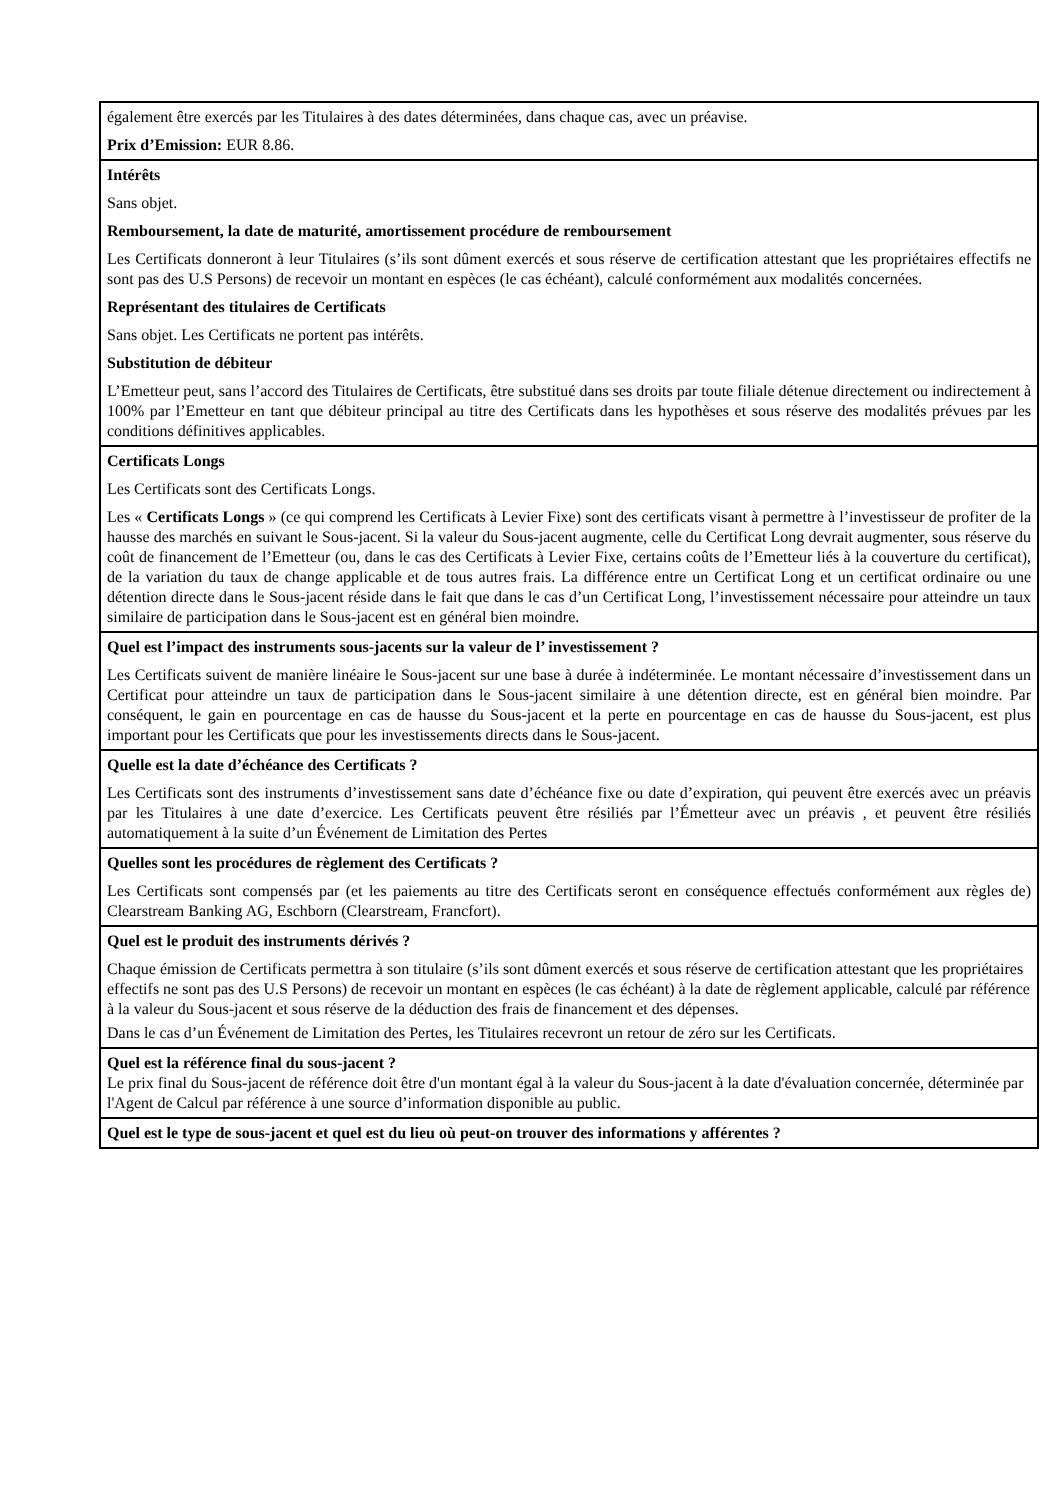| également être exercés par les Titulaires à des dates déterminées, dans chaque cas, avec un préavise. Prix d’Emission: EUR 8.86. |
| Intérêts Sans objet. Remboursement, la date de maturité, amortissement procédure de remboursement Les Certificats donneront à leur Titulaires (s’ils sont dûment exercés et sous réserve de certification attestant que les propriétaires effectifs ne sont pas des U.S Persons) de recevoir un montant en espèces (le cas échéant), calculé conformément aux modalités concernées. Représentant des titulaires de Certificats Sans objet. Les Certificats ne portent pas intérêts. Substitution de débiteur L’Emetteur peut, sans l’accord des Titulaires de Certificats, être substitué dans ses droits par toute filiale détenue directement ou indirectement à 100% par l’Emetteur en tant que débiteur principal au titre des Certificats dans les hypothèses et sous réserve des modalités prévues par les conditions définitives applicables. |
| Certificats Longs Les Certificats sont des Certificats Longs. Les « Certificats Longs » (ce qui comprend les Certificats à Levier Fixe) sont des certificats visant à permettre à l’investisseur de profiter de la hausse des marchés en suivant le Sous-jacent. Si la valeur du Sous-jacent augmente, celle du Certificat Long devrait augmenter, sous réserve du coût de financement de l’Emetteur (ou, dans le cas des Certificats à Levier Fixe, certains coûts de l’Emetteur liés à la couverture du certificat), de la variation du taux de change applicable et de tous autres frais. La différence entre un Certificat Long et un certificat ordinaire ou une détention directe dans le Sous-jacent réside dans le fait que dans le cas d’un Certificat Long, l’investissement nécessaire pour atteindre un taux similaire de participation dans le Sous-jacent est en général bien moindre. |
| Quel est l’impact des instruments sous-jacents sur la valeur de l’ investissement ? Les Certificats suivent de manière linéaire le Sous-jacent sur une base à durée à indéterminée. Le montant nécessaire d’investissement dans un Certificat pour atteindre un taux de participation dans le Sous-jacent similaire à une détention directe, est en général bien moindre. Par conséquent, le gain en pourcentage en cas de hausse du Sous-jacent et la perte en pourcentage en cas de hausse du Sous-jacent, est plus important pour les Certificats que pour les investissements directs dans le Sous-jacent. |
| Quelle est la date d’échéance des Certificats ? Les Certificats sont des instruments d’investissement sans date d’échéance fixe ou date d’expiration, qui peuvent être exercés avec un préavis par les Titulaires à une date d’exercice. Les Certificats peuvent être résiliés par l’Émetteur avec un préavis , et peuvent être résiliés automatiquement à la suite d’un Événement de Limitation des Pertes |
| Quelles sont les procédures de règlement des Certificats ? Les Certificats sont compensés par (et les paiements au titre des Certificats seront en conséquence effectués conformément aux règles de) Clearstream Banking AG, Eschborn (Clearstream, Francfort). |
| Quel est le produit des instruments dérivés ? Chaque émission de Certificats permettra à son titulaire (s’ils sont dûment exercés et sous réserve de certification attestant que les propriétaires effectifs ne sont pas des U.S Persons) de recevoir un montant en espèces (le cas échéant) à la date de règlement applicable, calculé par référence à la valeur du Sous-jacent et sous réserve de la déduction des frais de financement et des dépenses. Dans le cas d’un Événement de Limitation des Pertes, les Titulaires recevront un retour de zéro sur les Certificats. |
| Quel est la référence final du sous-jacent ? Le prix final du Sous-jacent de référence doit être d'un montant égal à la valeur du Sous-jacent à la date d'évaluation concernée, déterminée par l'Agent de Calcul par référence à une source d’information disponible au public. |
| Quel est le type de sous-jacent et quel est du lieu où peut-on trouver des informations y afférentes ? |